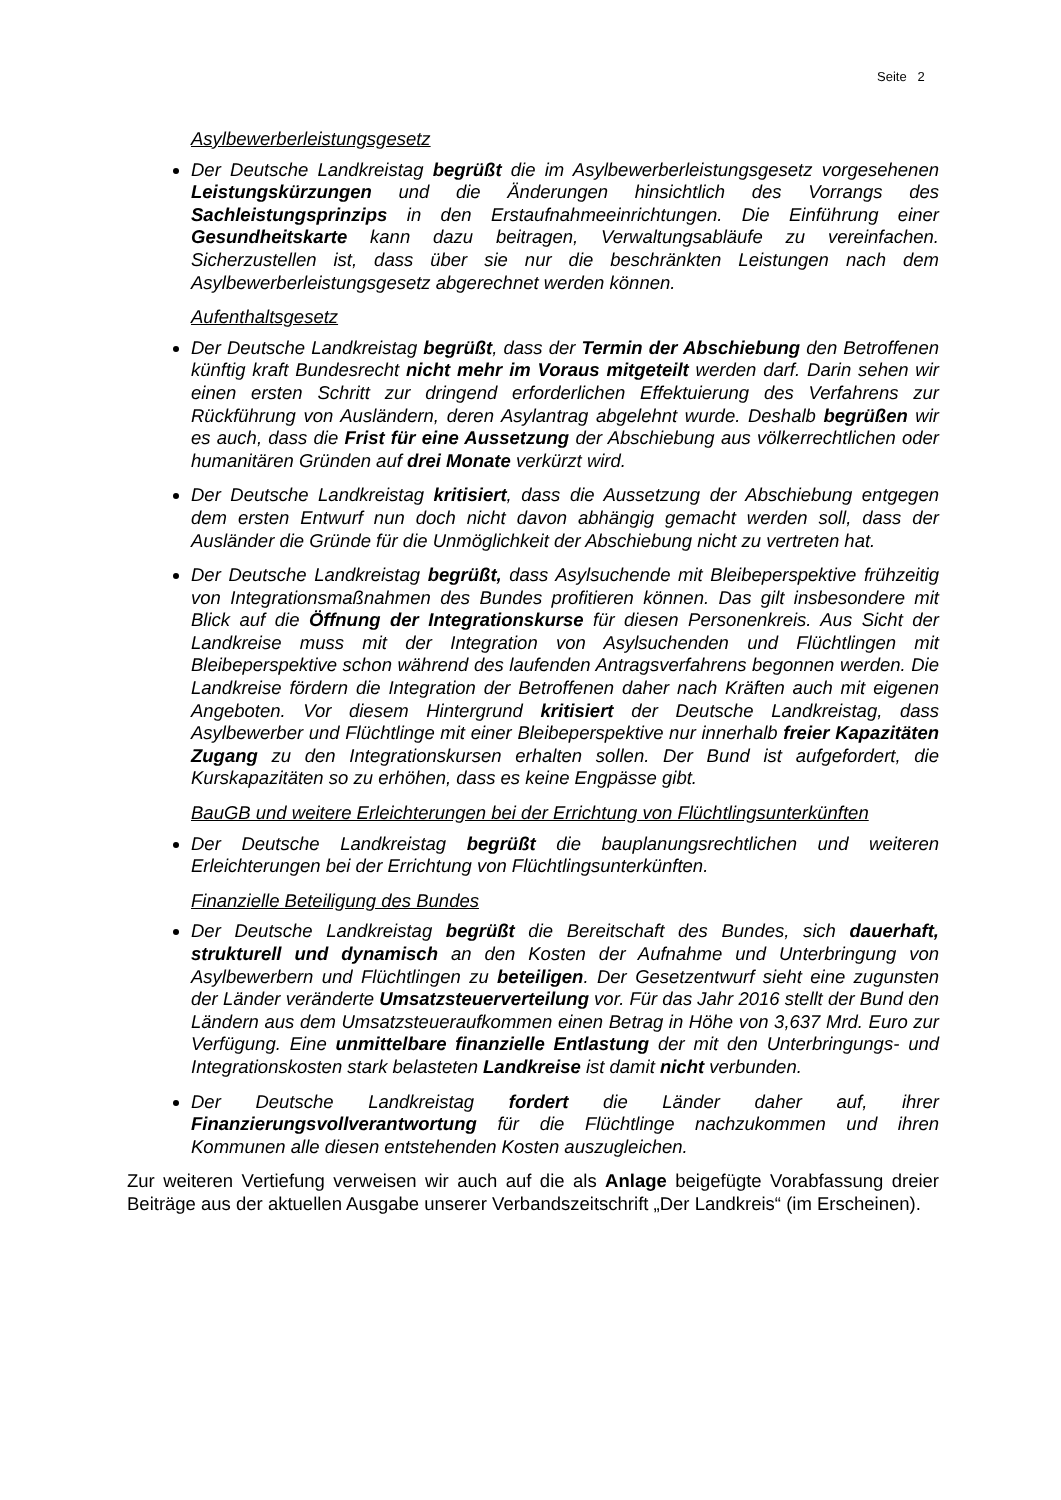Seite 2
Asylbewerberleistungsgesetz
Der Deutsche Landkreistag begrüßt die im Asylbewerberleistungsgesetz vorgesehenen Leistungskürzungen und die Änderungen hinsichtlich des Vorrangs des Sachleistungsprinzips in den Erstaufnahmeeinrichtungen. Die Einführung einer Gesundheitskarte kann dazu beitragen, Verwaltungsabläufe zu vereinfachen. Sicherzustellen ist, dass über sie nur die beschränkten Leistungen nach dem Asylbewerberleistungsgesetz abgerechnet werden können.
Aufenthaltsgesetz
Der Deutsche Landkreistag begrüßt, dass der Termin der Abschiebung den Betroffenen künftig kraft Bundesrecht nicht mehr im Voraus mitgeteilt werden darf. Darin sehen wir einen ersten Schritt zur dringend erforderlichen Effektuierung des Verfahrens zur Rückführung von Ausländern, deren Asylantrag abgelehnt wurde. Deshalb begrüßen wir es auch, dass die Frist für eine Aussetzung der Abschiebung aus völkerrechtlichen oder humanitären Gründen auf drei Monate verkürzt wird.
Der Deutsche Landkreistag kritisiert, dass die Aussetzung der Abschiebung entgegen dem ersten Entwurf nun doch nicht davon abhängig gemacht werden soll, dass der Ausländer die Gründe für die Unmöglichkeit der Abschiebung nicht zu vertreten hat.
Der Deutsche Landkreistag begrüßt, dass Asylsuchende mit Bleibeperspektive frühzeitig von Integrationsmaßnahmen des Bundes profitieren können. Das gilt insbesondere mit Blick auf die Öffnung der Integrationskurse für diesen Personenkreis. Aus Sicht der Landkreise muss mit der Integration von Asylsuchenden und Flüchtlingen mit Bleibeperspektive schon während des laufenden Antragsverfahrens begonnen werden. Die Landkreise fördern die Integration der Betroffenen daher nach Kräften auch mit eigenen Angeboten. Vor diesem Hintergrund kritisiert der Deutsche Landkreistag, dass Asylbewerber und Flüchtlinge mit einer Bleibeperspektive nur innerhalb freier Kapazitäten Zugang zu den Integrationskursen erhalten sollen. Der Bund ist aufgefordert, die Kurskapazitäten so zu erhöhen, dass es keine Engpässe gibt.
BauGB und weitere Erleichterungen bei der Errichtung von Flüchtlingsunterkünften
Der Deutsche Landkreistag begrüßt die bauplanungsrechtlichen und weiteren Erleichterungen bei der Errichtung von Flüchtlingsunterkünften.
Finanzielle Beteiligung des Bundes
Der Deutsche Landkreistag begrüßt die Bereitschaft des Bundes, sich dauerhaft, strukturell und dynamisch an den Kosten der Aufnahme und Unterbringung von Asylbewerbern und Flüchtlingen zu beteiligen. Der Gesetzentwurf sieht eine zugunsten der Länder veränderte Umsatzsteuerverteilung vor. Für das Jahr 2016 stellt der Bund den Ländern aus dem Umsatzsteueraufkommen einen Betrag in Höhe von 3,637 Mrd. Euro zur Verfügung. Eine unmittelbare finanzielle Entlastung der mit den Unterbringungs- und Integrationskosten stark belasteten Landkreise ist damit nicht verbunden.
Der Deutsche Landkreistag fordert die Länder daher auf, ihrer Finanzierungsvollverantwortung für die Flüchtlinge nachzukommen und ihren Kommunen alle diesen entstehenden Kosten auszugleichen.
Zur weiteren Vertiefung verweisen wir auch auf die als Anlage beigefügte Vorabfassung dreier Beiträge aus der aktuellen Ausgabe unserer Verbandszeitschrift „Der Landkreis“ (im Erscheinen).